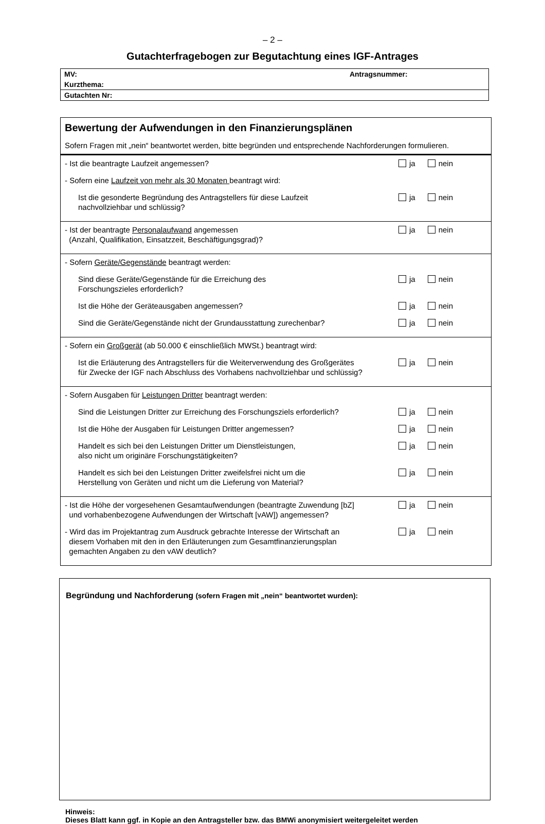– 2 –
Gutachterfragebogen zur Begutachtung eines IGF-Antrages
| MV: Antragsnummer: |
| Kurzthema: |
| Gutachten Nr: |
Bewertung der Aufwendungen in den Finanzierungsplänen
Sofern Fragen mit „nein“ beantwortet werden, bitte begründen und entsprechende Nachforderungen formulieren.
- Ist die beantragte Laufzeit angemessen?
ja nein
- Sofern eine Laufzeit von mehr als 30 Monaten beantragt wird:
Ist die gesonderte Begründung des Antragstellers für diese Laufzeit
nachvollziehbar und schlüssig?
ja nein
- Ist der beantragte Personalaufwand angemessen
(Anzahl, Qualifikation, Einsatzzeit, Beschäftigungsgrad)?
ja nein
- Sofern Geräte/Gegenstände beantragt werden:
Sind diese Geräte/Gegenstände für die Erreichung des
Forschungszieles erforderlich?
ja nein
Ist die Höhe der Geräteausgaben angemessen?
ja nein
Sind die Geräte/Gegenstände nicht der Grundausstattung zurechenbar?
ja nein
- Sofern ein Großgerät (ab 50.000 € einschließlich MWSt.) beantragt wird:
Ist die Erläuterung des Antragstellers für die Weiterverwendung des Großgerätes
für Zwecke der IGF nach Abschluss des Vorhabens nachvollziehbar und schlüssig?
ja nein
- Sofern Ausgaben für Leistungen Dritter beantragt werden:
Sind die Leistungen Dritter zur Erreichung des Forschungsziels erforderlich?
ja nein
Ist die Höhe der Ausgaben für Leistungen Dritter angemessen?
ja nein
Handelt es sich bei den Leistungen Dritter um Dienstleistungen,
also nicht um originäre Forschungstätigkeiten?
ja nein
Handelt es sich bei den Leistungen Dritter zweifelsfrei nicht um die
Herstellung von Geräten und nicht um die Lieferung von Material?
ja nein
- Ist die Höhe der vorgesehenen Gesamtaufwendungen (beantragte Zuwendung [bZ]
und vorhabenbezogene Aufwendungen der Wirtschaft [vAW]) angemessen?
ja nein
- Wird das im Projektantrag zum Ausdruck gebrachte Interesse der Wirtschaft an
diesem Vorhaben mit den in den Erläuterungen zum Gesamtfinanzierungsplan
gemachten Angaben zu den vAW deutlich?
ja nein
Begründung und Nachforderung (sofern Fragen mit „nein“ beantwortet wurden):
Hinweis:
Dieses Blatt kann ggf. in Kopie an den Antragsteller bzw. das BMWi anonymisiert weitergeleitet werden